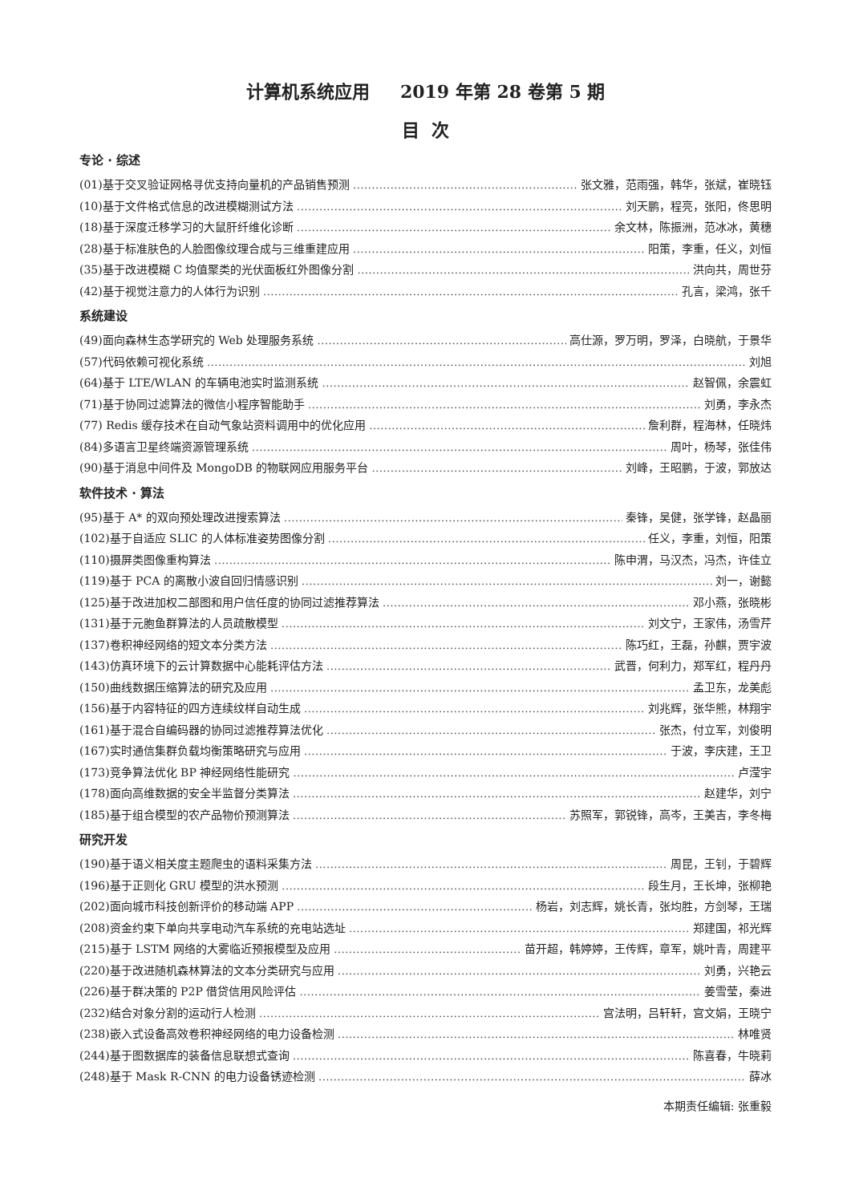计算机系统应用 2019 年第 28 卷第 5 期
目 次
专论 · 综述
(01)基于交叉验证网格寻优支持向量机的产品销售预测 张文雅，范雨强，韩华，张斌，崔晓钰
(10)基于文件格式信息的改进模糊测试方法 刘天鹏，程亮，张阳，佟思明
(18)基于深度迁移学习的大鼠肝纤维化诊断 余文林，陈振洲，范冰冰，黄穗
(28)基于标准肤色的人脸图像纹理合成与三维重建应用 阳策，李重，任义，刘恒
(35)基于改进模糊 C 均值聚类的光伏面板红外图像分割 洪向共，周世芬
(42)基于视觉注意力的人体行为识别 孔言，梁鸿，张千
系统建设
(49)面向森林生态学研究的 Web 处理服务系统 高仕源，罗万明，罗泽，白晓航，于景华
(57)代码依赖可视化系统 刘旭
(64)基于 LTE/WLAN 的车辆电池实时监测系统 赵智佩，余震虹
(71)基于协同过滤算法的微信小程序智能助手 刘勇，李永杰
(77) Redis 缓存技术在自动气象站资料调用中的优化应用 詹利群，程海林，任晓炜
(84)多语言卫星终端资源管理系统 周叶，杨琴，张佳伟
(90)基于消息中间件及 MongoDB 的物联网应用服务平台 刘峰，王昭鹏，于波，郭放达
软件技术 · 算法
(95)基于 A* 的双向预处理改进搜索算法 秦锋，吴健，张学锋，赵晶丽
(102)基于自适应 SLIC 的人体标准姿势图像分割 任义，李重，刘恒，阳策
(110)摄屏类图像重构算法 陈申渭，马汉杰，冯杰，许佳立
(119)基于 PCA 的离散小波自回归情感识别 刘一，谢懿
(125)基于改进加权二部图和用户信任度的协同过滤推荐算法 邓小燕，张晓彬
(131)基于元胞鱼群算法的人员疏散模型 刘文宁，王家伟，汤雪芹
(137)卷积神经网络的短文本分类方法 陈巧红，王磊，孙麒，贾宇波
(143)仿真环境下的云计算数据中心能耗评估方法 武晋，何利力，郑军红，程丹丹
(150)曲线数据压缩算法的研究及应用 孟卫东，龙美彪
(156)基于内容特征的四方连续纹样自动生成 刘兆辉，张华熊，林翔宇
(161)基于混合自编码器的协同过滤推荐算法优化 张杰，付立军，刘俊明
(167)实时通信集群负载均衡策略研究与应用 于波，李庆建，王卫
(173)竞争算法优化 BP 神经网络性能研究 卢滢宇
(178)面向高维数据的安全半监督分类算法 赵建华，刘宁
(185)基于组合模型的农产品物价预测算法 苏照军，郭锐锋，高岑，王美吉，李冬梅
研究开发
(190)基于语义相关度主题爬虫的语料采集方法 周昆，王钊，于碧辉
(196)基于正则化 GRU 模型的洪水预测 段生月，王长坤，张柳艳
(202)面向城市科技创新评价的移动端 APP 杨岩，刘志辉，姚长青，张均胜，方剑琴，王瑞
(208)资金约束下单向共享电动汽车系统的充电站选址 郑建国，祁光辉
(215)基于 LSTM 网络的大雾临近预报模型及应用 苗开超，韩婷婷，王传辉，章军，姚叶青，周建平
(220)基于改进随机森林算法的文本分类研究与应用 刘勇，兴艳云
(226)基于群决策的 P2P 借贷信用风险评估 姜雪莹，秦进
(232)结合对象分割的运动行人检测 宫法明，吕轩轩，宫文娟，王晓宁
(238)嵌入式设备高效卷积神经网络的电力设备检测 林唯贤
(244)基于图数据库的装备信息联想式查询 陈喜春，牛晓莉
(248)基于 Mask R-CNN 的电力设备锈迹检测 薛冰
本期责任编辑: 张重毅